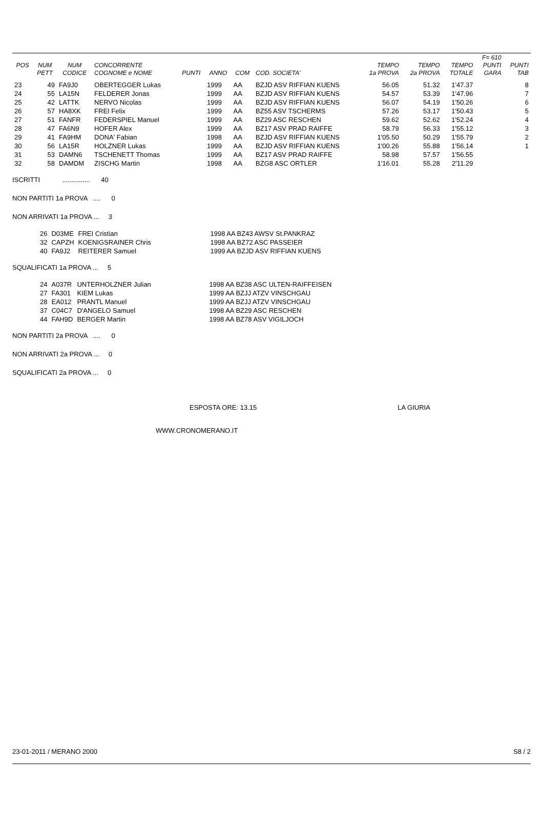| | | | | | | | | | | | F= 610 | |
| --- | --- | --- | --- | --- | --- | --- | --- | --- | --- | --- | --- | --- |
| POS | NUM | NUM | CONCORRENTE | | | | | TEMPO | TEMPO | TEMPO | PUNTI | PUNTI |
| | PETT | CODICE | COGNOME e NOME | PUNTI | ANNO | COM | COD. SOCIETA' | 1a PROVA | 2a PROVA | TOTALE | GARA | TAB |
| 23 | 49 | FA9J0 | OBERTEGGER Lukas | | 1999 | AA | BZJD ASV RIFFIAN KUENS | 56.05 | 51.32 | 1'47.37 | | 8 |
| 24 | 55 | LA15N | FELDERER Jonas | | 1999 | AA | BZJD ASV RIFFIAN KUENS | 54.57 | 53.39 | 1'47.96 | | 7 |
| 25 | 42 | LATTK | NERVO Nicolas | | 1999 | AA | BZJD ASV RIFFIAN KUENS | 56.07 | 54.19 | 1'50.26 | | 6 |
| 26 | 57 | HA8XK | FREI Felix | | 1999 | AA | BZ55 ASV TSCHERMS | 57.26 | 53.17 | 1'50.43 | | 5 |
| 27 | 51 | FANFR | FEDERSPIEL Manuel | | 1999 | AA | BZ29 ASC RESCHEN | 59.62 | 52.62 | 1'52.24 | | 4 |
| 28 | 47 | FA6N9 | HOFER Alex | | 1999 | AA | BZ17 ASV PRAD RAIFFE | 58.79 | 56.33 | 1'55.12 | | 3 |
| 29 | 41 | FA9HM | DONA' Fabian | | 1998 | AA | BZJD ASV RIFFIAN KUENS | 1'05.50 | 50.29 | 1'55.79 | | 2 |
| 30 | 56 | LA15R | HOLZNER Lukas | | 1999 | AA | BZJD ASV RIFFIAN KUENS | 1'00.26 | 55.88 | 1'56.14 | | 1 |
| 31 | 53 | DAMN6 | TSCHENETT Thomas | | 1999 | AA | BZ17 ASV PRAD RAIFFE | 58.98 | 57.57 | 1'56.55 | | |
| 32 | 58 | DAMDM | ZISCHG Martin | | 1998 | AA | BZG8 ASC ORTLER | 1'16.01 | 55.28 | 2'11.29 | | |
ISCRITTI ............... 40
NON PARTITI 1a PROVA .... 0
NON ARRIVATI 1a PROVA ... 3
| 26 | D03ME | FREI Cristian | 1998 AA BZ43 AWSV St.PANKRAZ |
| 32 | CAPZH | KOENIGSRAINER Chris | 1998 AA BZ72 ASC PASSEIER |
| 40 | FA9J2 | REITERER Samuel | 1999 AA BZJD ASV RIFFIAN KUENS |
SQUALIFICATI 1a PROVA ... 5
| 24 | A037R | UNTERHOLZNER Julian | 1998 AA BZ38 ASC ULTEN-RAIFFEISEN |
| 27 | FA301 | KIEM Lukas | 1999 AA BZJJ ATZV VINSCHGAU |
| 28 | EA012 | PRANTL Manuel | 1999 AA BZJJ ATZV VINSCHGAU |
| 37 | C04C7 | D'ANGELO Samuel | 1998 AA BZ29 ASC RESCHEN |
| 44 | FAH9D | BERGER Martin | 1998 AA BZ78 ASV VIGILJOCH |
NON PARTITI 2a PROVA .... 0
NON ARRIVATI 2a PROVA ... 0
SQUALIFICATI 2a PROVA ... 0
ESPOSTA ORE: 13.15 LA GIURIA
WWW.CRONOMERANO.IT
23-01-2011 / MERANO 2000 S8 / 2